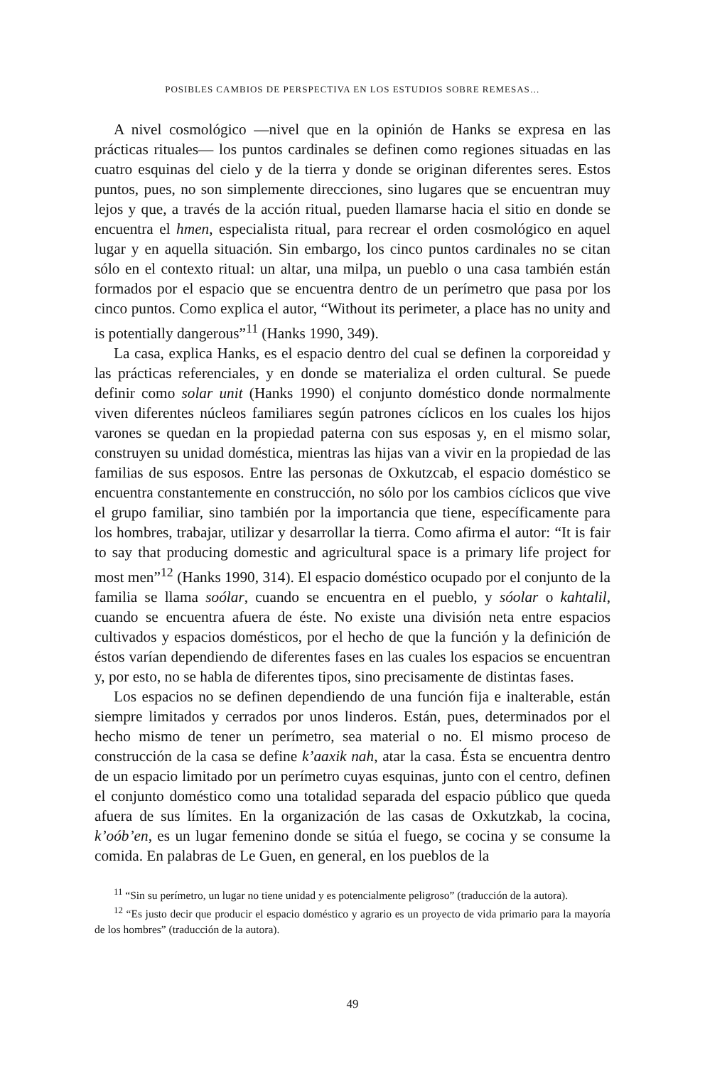POSIBLES CAMBIOS DE PERSPECTIVA EN LOS ESTUDIOS SOBRE REMESAS…
A nivel cosmológico —nivel que en la opinión de Hanks se expresa en las prácticas rituales— los puntos cardinales se definen como regiones situadas en las cuatro esquinas del cielo y de la tierra y donde se originan diferentes seres. Estos puntos, pues, no son simplemente direcciones, sino lugares que se encuentran muy lejos y que, a través de la acción ritual, pueden llamarse hacia el sitio en donde se encuentra el hmen, especialista ritual, para recrear el orden cosmológico en aquel lugar y en aquella situación. Sin embargo, los cinco puntos cardinales no se citan sólo en el contexto ritual: un altar, una milpa, un pueblo o una casa también están formados por el espacio que se encuentra dentro de un perímetro que pasa por los cinco puntos. Como explica el autor, “Without its perimeter, a place has no unity and is potentially dangerous”<sup>11</sup> (Hanks 1990, 349).
La casa, explica Hanks, es el espacio dentro del cual se definen la corporeidad y las prácticas referenciales, y en donde se materializa el orden cultural. Se puede definir como solar unit (Hanks 1990) el conjunto doméstico donde normalmente viven diferentes núcleos familiares según patrones cíclicos en los cuales los hijos varones se quedan en la propiedad paterna con sus esposas y, en el mismo solar, construyen su unidad doméstica, mientras las hijas van a vivir en la propiedad de las familias de sus esposos. Entre las personas de Oxkutzcab, el espacio doméstico se encuentra constantemente en construcción, no sólo por los cambios cíclicos que vive el grupo familiar, sino también por la importancia que tiene, específicamente para los hombres, trabajar, utilizar y desarrollar la tierra. Como afirma el autor: “It is fair to say that producing domestic and agricultural space is a primary life project for most men”<sup>12</sup> (Hanks 1990, 314). El espacio doméstico ocupado por el conjunto de la familia se llama soólar, cuando se encuentra en el pueblo, y sóolar o kahtalil, cuando se encuentra afuera de éste. No existe una división neta entre espacios cultivados y espacios domésticos, por el hecho de que la función y la definición de éstos varían dependiendo de diferentes fases en las cuales los espacios se encuentran y, por esto, no se habla de diferentes tipos, sino precisamente de distintas fases.
Los espacios no se definen dependiendo de una función fija e inalterable, están siempre limitados y cerrados por unos linderos. Están, pues, determinados por el hecho mismo de tener un perímetro, sea material o no. El mismo proceso de construcción de la casa se define k’aaxik nah, atar la casa. Ésta se encuentra dentro de un espacio limitado por un perímetro cuyas esquinas, junto con el centro, definen el conjunto doméstico como una totalidad separada del espacio público que queda afuera de sus límites. En la organización de las casas de Oxkutzkab, la cocina, k’oób’en, es un lugar femenino donde se sitúa el fuego, se cocina y se consume la comida. En palabras de Le Guen, en general, en los pueblos de la
<sup>11</sup> “Sin su perímetro, un lugar no tiene unidad y es potencialmente peligroso” (traducción de la autora).
<sup>12</sup> “Es justo decir que producir el espacio doméstico y agrario es un proyecto de vida primario para la mayoría de los hombres” (traducción de la autora).
49